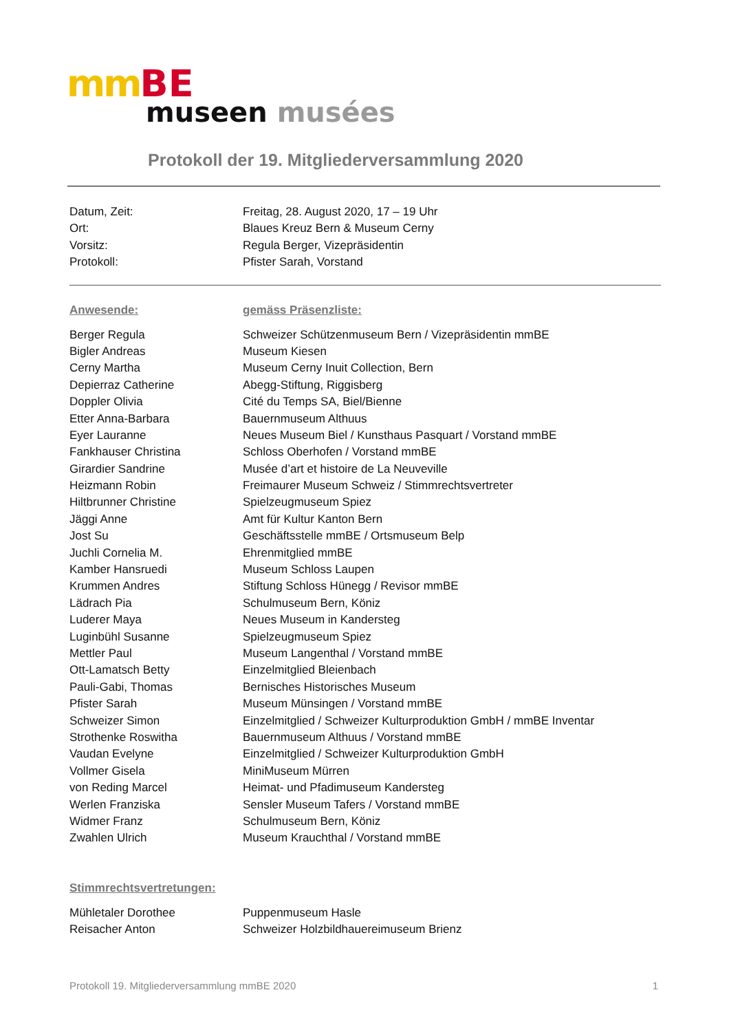mm BE
museen musées
Protokoll der 19. Mitgliederversammlung 2020
| Datum, Zeit: | Freitag, 28. August 2020, 17 – 19 Uhr |
| Ort: | Blaues Kreuz Bern & Museum Cerny |
| Vorsitz: | Regula Berger, Vizepräsidentin |
| Protokoll: | Pfister Sarah, Vorstand |
| Anwesende: | gemäss Präsenzliste: |
| Berger Regula | Schweizer Schützenmuseum Bern / Vizepräsidentin mmBE |
| Bigler Andreas | Museum Kiesen |
| Cerny Martha | Museum Cerny Inuit Collection, Bern |
| Depierraz Catherine | Abegg-Stiftung, Riggisberg |
| Doppler Olivia | Cité du Temps SA, Biel/Bienne |
| Etter Anna-Barbara | Bauernmuseum Althuus |
| Eyer Lauranne | Neues Museum Biel / Kunsthaus Pasquart / Vorstand mmBE |
| Fankhauser Christina | Schloss Oberhofen / Vorstand mmBE |
| Girardier Sandrine | Musée d’art et histoire de La Neuveville |
| Heizmann Robin | Freimaurer Museum Schweiz / Stimmrechtsvertreter |
| Hiltbrunner Christine | Spielzeugmuseum Spiez |
| Jäggi Anne | Amt für Kultur Kanton Bern |
| Jost Su | Geschäftsstelle mmBE / Ortsmuseum Belp |
| Juchli Cornelia M. | Ehrenmitglied mmBE |
| Kamber Hansruedi | Museum Schloss Laupen |
| Krummen Andres | Stiftung Schloss Hünegg / Revisor mmBE |
| Lädrach Pia | Schulmuseum Bern, Köniz |
| Luderer Maya | Neues Museum in Kandersteg |
| Luginbühl Susanne | Spielzeugmuseum Spiez |
| Mettler Paul | Museum Langenthal / Vorstand mmBE |
| Ott-Lamatsch Betty | Einzelmitglied Bleienbach |
| Pauli-Gabi, Thomas | Bernisches Historisches Museum |
| Pfister Sarah | Museum Münsingen / Vorstand mmBE |
| Schweizer Simon | Einzelmitglied / Schweizer Kulturproduktion GmbH / mmBE Inventar |
| Strothenke Roswitha | Bauernmuseum Althuus / Vorstand mmBE |
| Vaudan Evelyne | Einzelmitglied / Schweizer Kulturproduktion GmbH |
| Vollmer Gisela | MiniMuseum Mürren |
| von Reding Marcel | Heimat- und Pfadimuseum Kandersteg |
| Werlen Franziska | Sensler Museum Tafers / Vorstand mmBE |
| Widmer Franz | Schulmuseum Bern, Köniz |
| Zwahlen Ulrich | Museum Krauchthal / Vorstand mmBE |
| Stimmrechtsvertretungen: | |
| Mühletaler Dorothee | Puppenmuseum Hasle |
| Reisacher Anton | Schweizer Holzbildhauereimuseum Brienz |
Protokoll 19. Mitgliederversammlung mmBE 2020 1